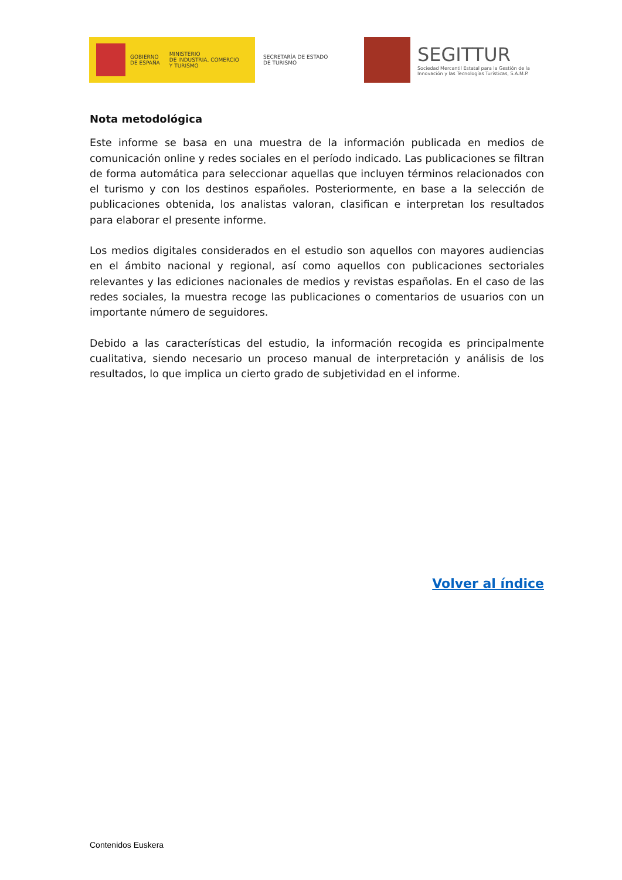GOBIERNO
DE ESPAÑA
MINISTERIO
DE INDUSTRIA, COMERCIO
Y TURISMO
SECRETARÍA DE ESTADO
DE TURISMO
SEGITTUR
Sociedad Mercantil Estatal para la Gestión de la
Innovación y las Tecnologías Turísticas, S.A.M.P.
Nota metodológica
Este informe se basa en una muestra de la información publicada en medios de comunicación online y redes sociales en el período indicado. Las publicaciones se filtran de forma automática para seleccionar aquellas que incluyen términos relacionados con el turismo y con los destinos españoles. Posteriormente, en base a la selección de publicaciones obtenida, los analistas valoran, clasifican e interpretan los resultados para elaborar el presente informe.
Los medios digitales considerados en el estudio son aquellos con mayores audiencias en el ámbito nacional y regional, así como aquellos con publicaciones sectoriales relevantes y las ediciones nacionales de medios y revistas españolas. En el caso de las redes sociales, la muestra recoge las publicaciones o comentarios de usuarios con un importante número de seguidores.
Debido a las características del estudio, la información recogida es principalmente cualitativa, siendo necesario un proceso manual de interpretación y análisis de los resultados, lo que implica un cierto grado de subjetividad en el informe.
Volver al índice
Contenidos Euskera